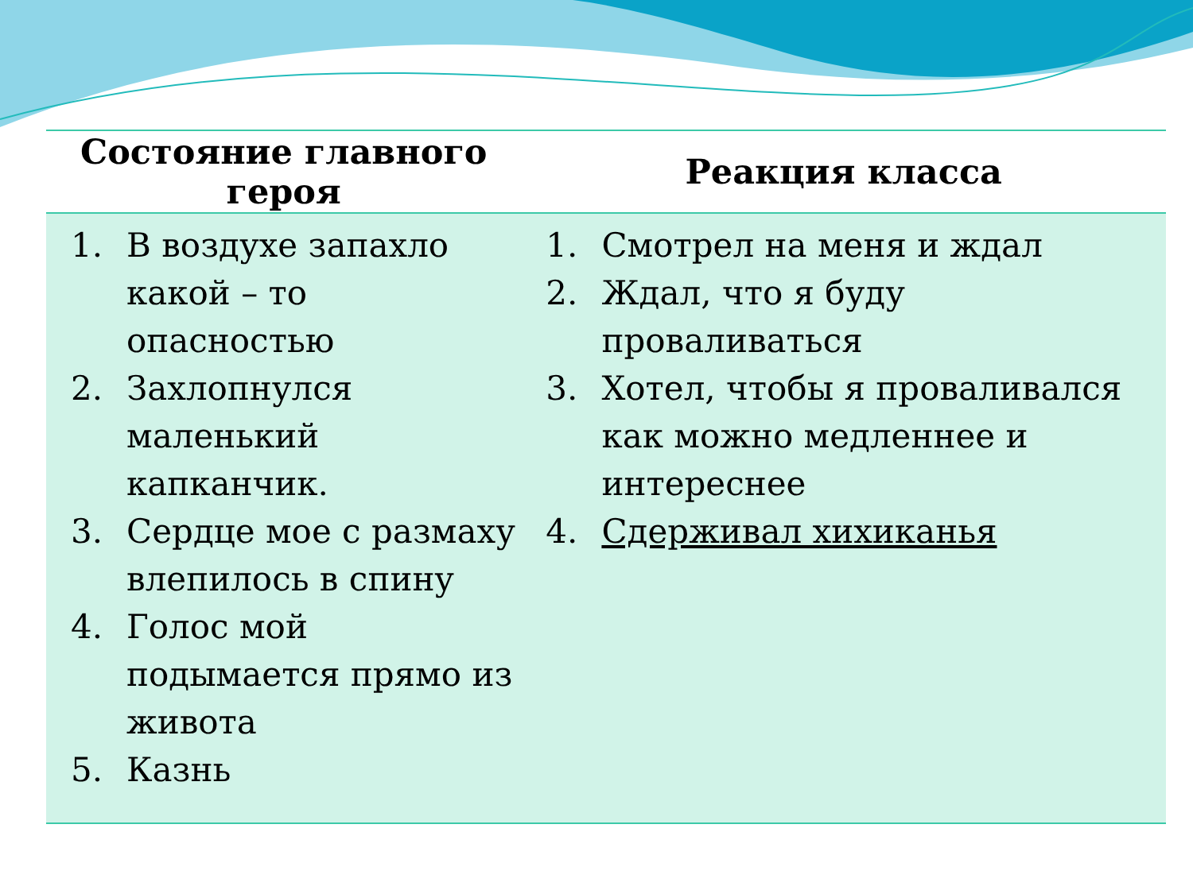| Состояние главного героя | Реакция класса |
| --- | --- |
| 1. В воздухе запахло какой – то опасностью 2. Захлопнулся маленький капканчик. 3. Сердце мое с размаху влепилось в спину 4. Голос мой подымается прямо из живота 5. Казнь | 1. Смотрел на меня и ждал 2. Ждал, что я буду проваливаться 3. Хотел, чтобы я проваливался как можно медленнее и интереснее 4. Сдерживал хихиканья |